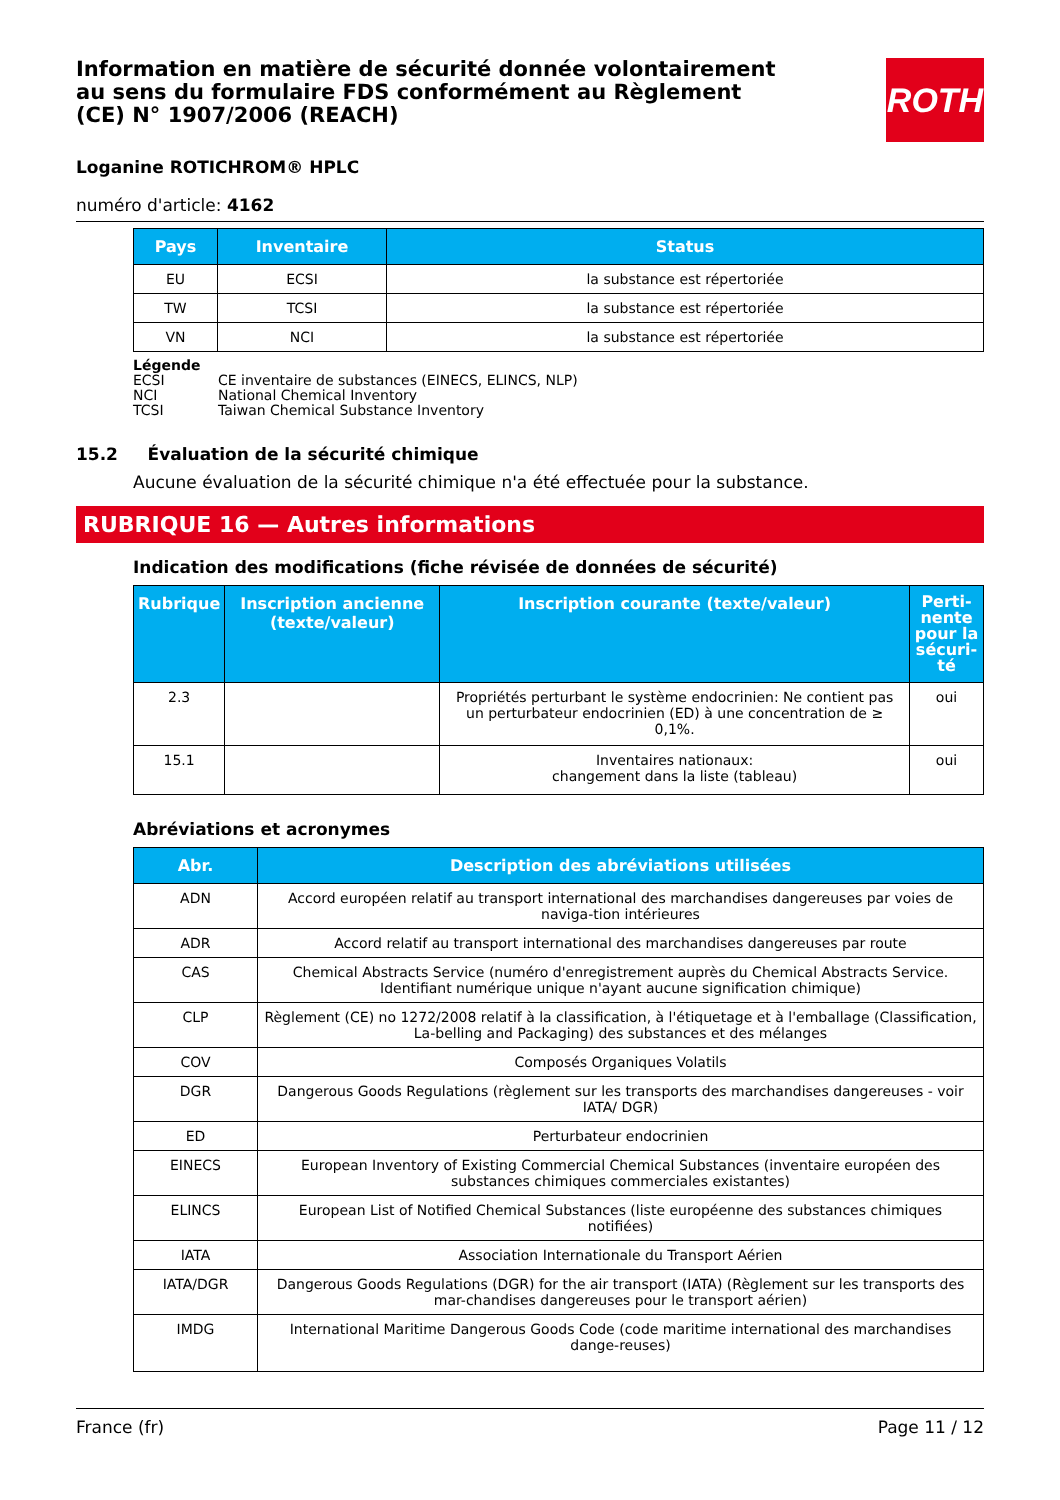ROTH
Information en matière de sécurité donnée volontairement au sens du formulaire FDS conformément au Règlement (CE) N° 1907/2006 (REACH)
Loganine ROTICHROM® HPLC
numéro d'article: 4162
| Pays | Inventaire | Status |
| --- | --- | --- |
| EU | ECSI | la substance est répertoriée |
| TW | TCSI | la substance est répertoriée |
| VN | NCI | la substance est répertoriée |
Légende
ECSI CE inventaire de substances (EINECS, ELINCS, NLP)
NCI National Chemical Inventory
TCSI Taiwan Chemical Substance Inventory
15.2 Évaluation de la sécurité chimique
Aucune évaluation de la sécurité chimique n'a été effectuée pour la substance.
RUBRIQUE 16 — Autres informations
Indication des modifications (fiche révisée de données de sécurité)
| Rubrique | Inscription ancienne (texte/valeur) | Inscription courante (texte/valeur) | Perti-nente pour la sécuri-té |
| --- | --- | --- | --- |
| 2.3 | | Propriétés perturbant le système endocrinien: Ne contient pas un perturbateur endocrinien (ED) à une concentration de ≥ 0,1%. | oui |
| 15.1 | | Inventaires nationaux: changement dans la liste (tableau) | oui |
Abréviations et acronymes
| Abr. | Description des abréviations utilisées |
| --- | --- |
| ADN | Accord européen relatif au transport international des marchandises dangereuses par voies de naviga-tion intérieures |
| ADR | Accord relatif au transport international des marchandises dangereuses par route |
| CAS | Chemical Abstracts Service (numéro d'enregistrement auprès du Chemical Abstracts Service. Identifiant numérique unique n'ayant aucune signification chimique) |
| CLP | Règlement (CE) no 1272/2008 relatif à la classification, à l'étiquetage et à l'emballage (Classification, La-belling and Packaging) des substances et des mélanges |
| COV | Composés Organiques Volatils |
| DGR | Dangerous Goods Regulations (règlement sur les transports des marchandises dangereuses - voir IATA/ DGR) |
| ED | Perturbateur endocrinien |
| EINECS | European Inventory of Existing Commercial Chemical Substances (inventaire européen des substances chimiques commerciales existantes) |
| ELINCS | European List of Notified Chemical Substances (liste européenne des substances chimiques notifiées) |
| IATA | Association Internationale du Transport Aérien |
| IATA/DGR | Dangerous Goods Regulations (DGR) for the air transport (IATA) (Règlement sur les transports des mar-chandises dangereuses pour le transport aérien) |
| IMDG | International Maritime Dangerous Goods Code (code maritime international des marchandises dange-reuses) |
France (fr) Page 11 / 12